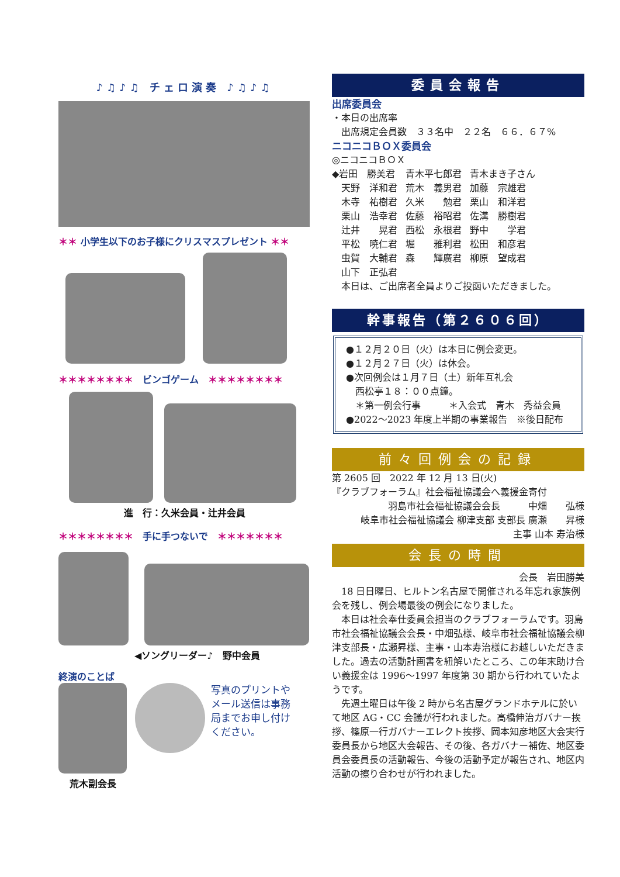♪♫♪♫ チェロ演奏 ♪♫♪♫
＊＊ 小学生以下のお子様にクリスマスプレゼント ＊＊
＊＊＊＊＊＊＊＊　ビンゴゲーム　＊＊＊＊＊＊＊＊
進　行：久米会員・辻井会員
＊＊＊＊＊＊＊＊　手に手つないで　＊＊＊＊＊＊＊
◀ソングリーダー♪　野中会員
終演のことば
荒木副会長
写真のプリントやメール送信は事務局までお申し付けください。
委員会報告
出席委員会
・本日の出席率
　出席規定会員数　３３名中　２２名　６６．６７%
ニコニコＢＯＸ委員会
◎ニコニコＢＯＸ
| ◆岩田 勝美君 | 青木平七郎君 | 青木まき子さん |
| 天野 洋和君 | 荒木 義男君 | 加藤 宗雄君 |
| 木寺 祐樹君 | 久米 勉君 | 栗山 和洋君 |
| 栗山 浩幸君 | 佐藤 裕昭君 | 佐溝 勝樹君 |
| 辻井 晃君 | 西松 永根君 | 野中 学君 |
| 平松 暁仁君 | 堀 雅利君 | 松田 和彦君 |
| 虫賀 大輔君 | 森 輝廣君 | 柳原 望成君 |
| 山下 正弘君 | | |
　本日は、ご出席者全員よりご投函いただきました。
幹事報告（第２６０６回）
●１２月２０日（火）は本日に例会変更。
●１２月２７日（火）は休会。
●次回例会は１月７日（土）新年互礼会
　西松亭１８：００点鐘。
　＊第一例会行事　　　＊入会式　青木　秀益会員
●2022～2023 年度上半期の事業報告　※後日配布
前々回例会の記録
第 2605 回　2022 年 12 月 13 日(火)
『クラブフォーラム』社会福祉協議会へ義援金寄付
羽島市社会福祉協議会会長　　　中畑　　弘様
岐阜市社会福祉協議会 柳津支部 支部長 廣瀬　　昇様
主事 山本 寿治様
会長の時間
会長　岩田勝美
　18 日日曜日、ヒルトン名古屋で開催される年忘れ家族例会を残し、例会場最後の例会になりました。
　本日は社会奉仕委員会担当のクラブフォーラムです。羽島市社会福祉協議会会長・中畑弘様、岐阜市社会福祉協議会柳津支部長・広瀬昇様、主事・山本寿治様にお越しいただきました。過去の活動計画書を紐解いたところ、この年末助け合い義援金は 1996～1997 年度第 30 期から行われていたようです。
　先週土曜日は午後 2 時から名古屋グランドホテルに於いて地区 AG・CC 会議が行われました。高橋伸治ガバナー挨拶、篠原一行ガバナーエレクト挨拶、岡本知彦地区大会実行委員長から地区大会報告、その後、各ガバナー補佐、地区委員会委員長の活動報告、今後の活動予定が報告され、地区内活動の擦り合わせが行われました。